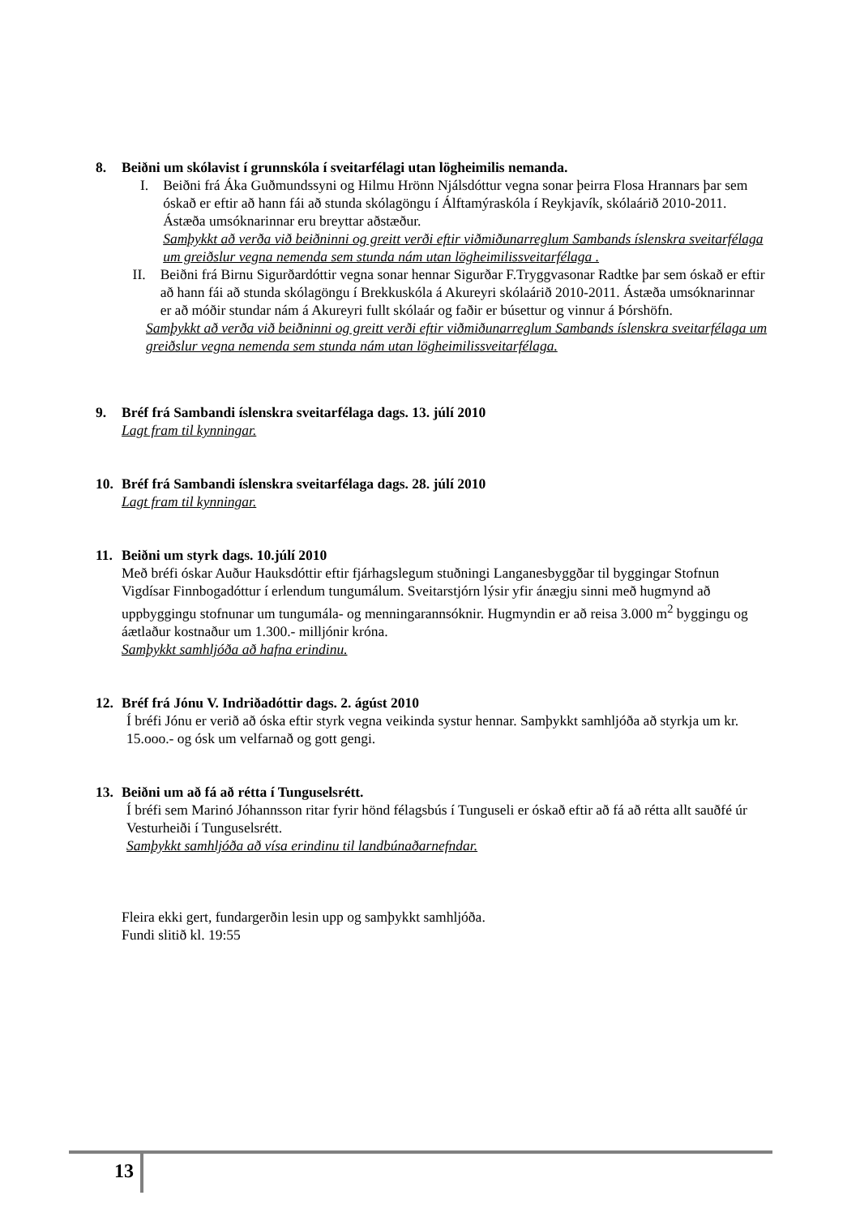8. Beiðni um skólavist í grunnskóla í sveitarfélagi utan lögheimilis nemanda.
I. Beiðni frá Áka Guðmundssyni og Hilmu Hrönn Njálsdóttur vegna sonar þeirra Flosa Hrannars þar sem óskað er eftir að hann fái að stunda skólagöngu í Álftamýraskóla í Reykjavík, skólaárið 2010-2011. Ástæða umsóknarinnar eru breyttar aðstæður.
Samþykkt að verða við beiðninni og greitt verði eftir viðmiðunarreglum Sambands íslenskra sveitarfélaga um greiðslur vegna nemenda sem stunda nám utan lögheimilissveitarfélaga .
II. Beiðni frá Birnu Sigurðardóttir vegna sonar hennar Sigurðar F.Tryggvasonar Radtke þar sem óskað er eftir að hann fái að stunda skólagöngu í Brekkuskóla á Akureyri skólaárið 2010-2011. Ástæða umsóknarinnar er að móðir stundar nám á Akureyri fullt skólaár og faðir er búsettur og vinnur á Þórshöfn.
Samþykkt að verða við beiðninni og greitt verði eftir viðmiðunarreglum Sambands íslenskra sveitarfélaga um greiðslur vegna nemenda sem stunda nám utan lögheimilissveitarfélaga.
9. Bréf frá Sambandi íslenskra sveitarfélaga dags. 13. júlí 2010
Lagt fram til kynningar.
10. Bréf frá Sambandi íslenskra sveitarfélaga dags. 28. júlí 2010
Lagt fram til kynningar.
11. Beiðni um styrk dags. 10.júlí 2010
Með bréfi óskar Auður Hauksdóttir eftir fjárhagslegum stuðningi Langanesbyggðar til byggingar Stofnun Vigdísar Finnbogadóttur í erlendum tungumálum. Sveitarstjórn lýsir yfir ánægju sinni með hugmynd að uppbyggingu stofnunar um tungumála- og menningarannsóknir. Hugmyndin er að reisa 3.000 m<sup>2</sup> byggingu og áætlaður kostnaður um 1.300.- milljónir króna.
Samþykkt samhljóða að hafna erindinu.
12. Bréf frá Jónu V. Indriðadóttir dags. 2. ágúst 2010
Í bréfi Jónu er verið að óska eftir styrk vegna veikinda systur hennar. Samþykkt samhljóða að styrkja um kr. 15.ooo.- og ósk um velfarnað og gott gengi.
13. Beiðni um að fá að rétta í Tunguselsrétt.
Í bréfi sem Marinó Jóhannsson ritar fyrir hönd félagsbús í Tunguseli er óskað eftir að fá að rétta allt sauðfé úr Vesturheiði í Tunguselsrétt.
Samþykkt samhljóða að vísa erindinu til landbúnaðarnefndar.
Fleira ekki gert, fundargerðin lesin upp og samþykkt samhljóða.
Fundi slitið kl. 19:55
13